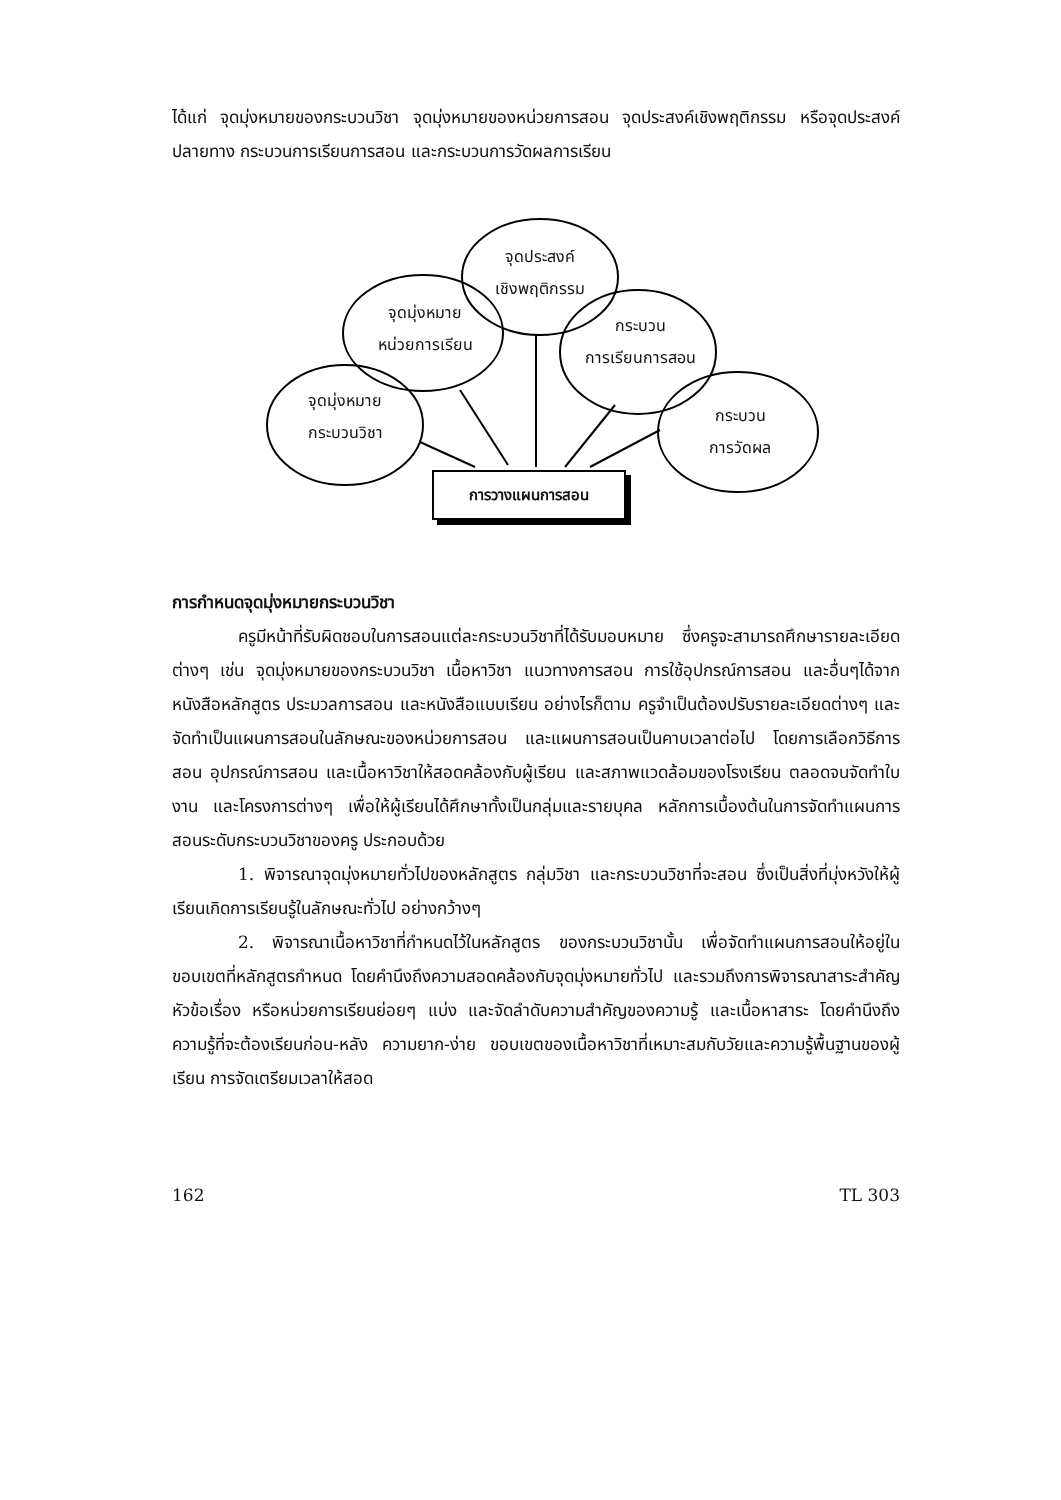ได้แก่ จุดมุ่งหมายของกระบวนวิชา จุดมุ่งหมายของหน่วยการสอน จุดประสงค์เชิงพฤติกรรม หรือจุดประสงค์ปลายทาง กระบวนการเรียนการสอน และกระบวนการวัดผลการเรียน
จุดมุ่งหมาย
กระบวนวิชา
จุดมุ่งหมาย
หน่วยการเรียน
จุดประสงค์
เชิงพฤติกรรม
กระบวน
การเรียนการสอน
กระบวน
การวัดผล
การวางแผนการสอน
การกำหนดจุดมุ่งหมายกระบวนวิชา
ครูมีหน้าที่รับผิดชอบในการสอนแต่ละกระบวนวิชาที่ได้รับมอบหมาย ซึ่งครูจะสามารถศึกษารายละเอียดต่างๆ เช่น จุดมุ่งหมายของกระบวนวิชา เนื้อหาวิชา แนวทางการสอน การใช้อุปกรณ์การสอน และอื่นๆได้จากหนังสือหลักสูตร ประมวลการสอน และหนังสือแบบเรียน อย่างไรก็ตาม ครูจำเป็นต้องปรับรายละเอียดต่างๆ และจัดทำเป็นแผนการสอนในลักษณะของหน่วยการสอน และแผนการสอนเป็นคาบเวลาต่อไป โดยการเลือกวิธีการสอน อุปกรณ์การสอน และเนื้อหาวิชาให้สอดคล้องกับผู้เรียน และสภาพแวดล้อมของโรงเรียน ตลอดจนจัดทำใบงาน และโครงการต่างๆ เพื่อให้ผู้เรียนได้ศึกษาทั้งเป็นกลุ่มและรายบุคล หลักการเบื้องต้นในการจัดทำแผนการสอนระดับกระบวนวิชาของครู ประกอบด้วย
1. พิจารณาจุดมุ่งหมายทั่วไปของหลักสูตร กลุ่มวิชา และกระบวนวิชาที่จะสอน ซึ่งเป็นสิ่งที่มุ่งหวังให้ผู้เรียนเกิดการเรียนรู้ในลักษณะทั่วไป อย่างกว้างๆ
2. พิจารณาเนื้อหาวิชาที่กำหนดไว้ในหลักสูตร ของกระบวนวิชานั้น เพื่อจัดทำแผนการสอนให้อยู่ในขอบเขตที่หลักสูตรกำหนด โดยคำนึงถึงความสอดคล้องกับจุดมุ่งหมายทั่วไป และรวมถึงการพิจารณาสาระสำคัญ หัวข้อเรื่อง หรือหน่วยการเรียนย่อยๆ แบ่ง และจัดลำดับความสำคัญของความรู้ และเนื้อหาสาระ โดยคำนึงถึงความรู้ที่จะต้องเรียนก่อน-หลัง ความยาก-ง่าย ขอบเขตของเนื้อหาวิชาที่เหมาะสมกับวัยและความรู้พื้นฐานของผู้เรียน การจัดเตรียมเวลาให้สอด
162 TL 303